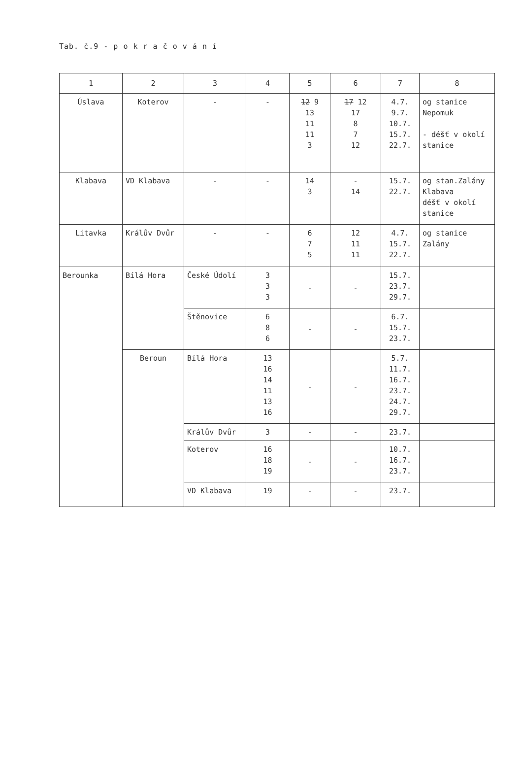Tab. č.9 - p o k r a č o v á n í
| 1 | 2 | 3 | 4 | 5 | 6 | 7 | 8 |
| --- | --- | --- | --- | --- | --- | --- | --- |
| Úslava | Koterov | - | - | 12 9 13 11 11 3 | 17 12 17 8 7 12 | 4.7. 9.7. 10.7. 15.7. 22.7. | og stanice Nepomuk - déšť v okolí stanice |
| Klabava | VD Klabava | - | - | 14 3 | - 14 | 15.7. 22.7. | og stan.Zalány Klabava déšť v okolí stanice |
| Litavka | Králův Dvůr | - | - | 6 7 5 | 12 11 11 | 4.7. 15.7. 22.7. | og stanice Zalány |
| Berounka | Bílá Hora | České Údolí | 3 3 3 | - | - | 15.7. 23.7. 29.7. | |
| | | Štěnovice | 6 8 6 | - | - | 6.7. 15.7. 23.7. | |
| | Beroun | Bílá Hora | 13 16 14 11 13 16 | - | - | 5.7. 11.7. 16.7. 23.7. 24.7. 29.7. | |
| | | Králův Dvůr | 3 | - | - | 23.7. | |
| | | Koterov | 16 18 19 | - | - | 10.7. 16.7. 23.7. | |
| | | VD Klabava | 19 | - | - | 23.7. | |